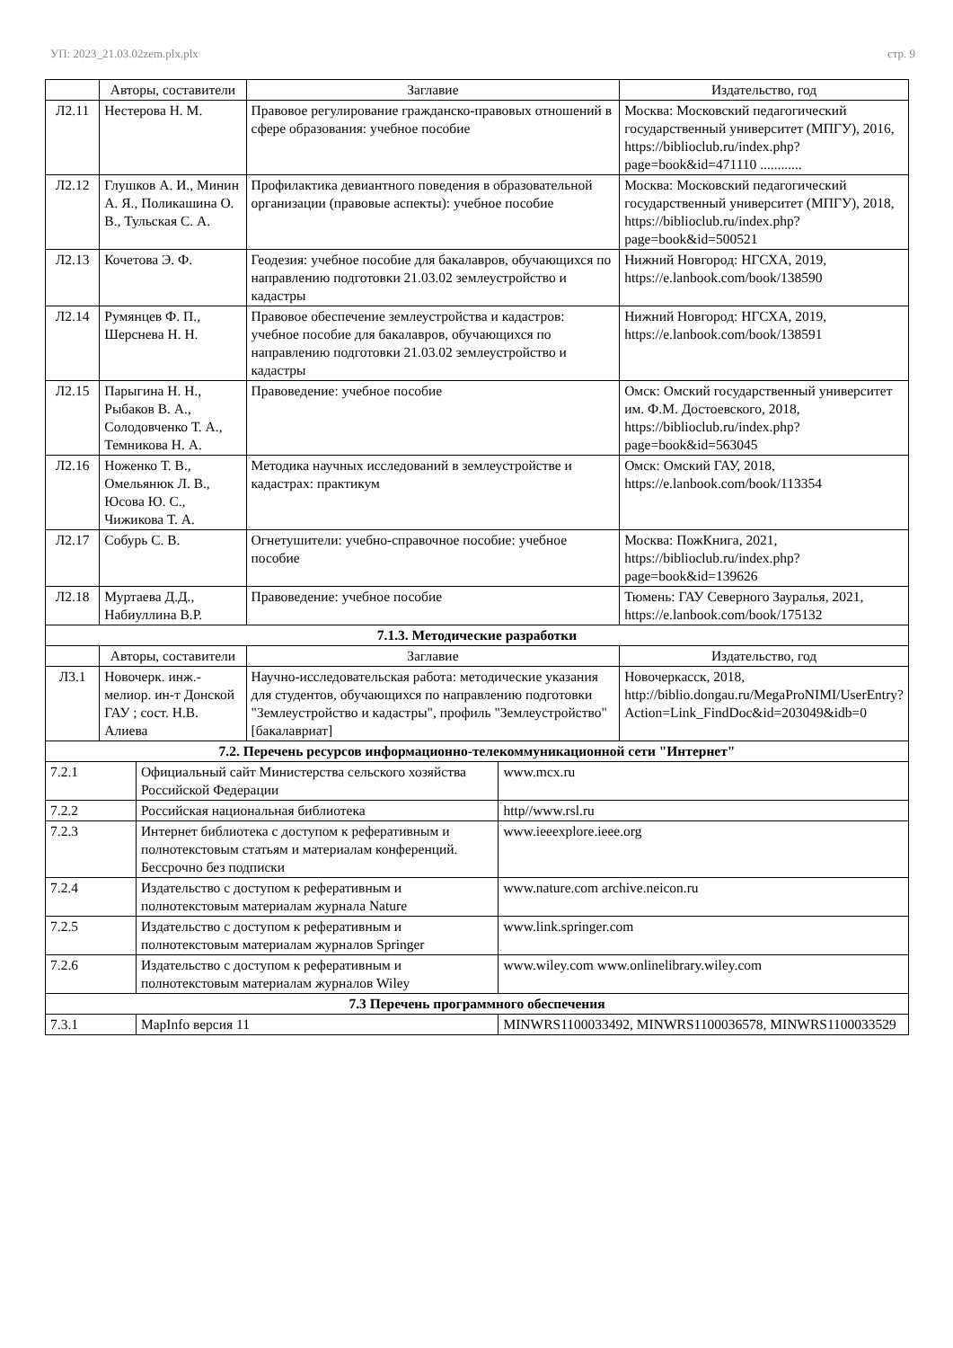УП: 2023_21.03.02zem.plx.plx стр. 9
| | Авторы, составители | Заглавие | Издательство, год |
| --- | --- | --- | --- |
| Л2.11 | Нестерова Н. М. | Правовое регулирование гражданско-правовых отношений в сфере образования: учебное пособие | Москва: Московский педагогический государственный университет (МПГУ), 2016, https://biblioclub.ru/index.php?page=book&id=471110 ............ |
| Л2.12 | Глушков А. И., Минин А. Я., Поликашина О. В., Тульская С. А. | Профилактика девиантного поведения в образовательной организации (правовые аспекты): учебное пособие | Москва: Московский педагогический государственный университет (МПГУ), 2018, https://biblioclub.ru/index.php?page=book&id=500521 |
| Л2.13 | Кочетова Э. Ф. | Геодезия: учебное пособие для бакалавров, обучающихся по направлению подготовки 21.03.02 землеустройство и кадастры | Нижний Новгород: НГСХА, 2019, https://e.lanbook.com/book/138590 |
| Л2.14 | Румянцев Ф. П., Шерснева Н. Н. | Правовое обеспечение землеустройства и кадастров: учебное пособие для бакалавров, обучающихся по направлению подготовки 21.03.02 землеустройство и кадастры | Нижний Новгород: НГСХА, 2019, https://e.lanbook.com/book/138591 |
| Л2.15 | Парыгина Н. Н., Рыбаков В. А., Солодовченко Т. А., Темникова Н. А. | Правоведение: учебное пособие | Омск: Омский государственный университет им. Ф.М. Достоевского, 2018, https://biblioclub.ru/index.php?page=book&id=563045 |
| Л2.16 | Ноженко Т. В., Омельянюк Л. В., Юсова Ю. С., Чижикова Т. А. | Методика научных исследований в землеустройстве и кадастрах: практикум | Омск: Омский ГАУ, 2018, https://e.lanbook.com/book/113354 |
| Л2.17 | Собурь С. В. | Огнетушители: учебно-справочное пособие: учебное пособие | Москва: ПожКнига, 2021, https://biblioclub.ru/index.php?page=book&id=139626 |
| Л2.18 | Муртаева Д.Д., Набиуллина В.Р. | Правоведение: учебное пособие | Тюмень: ГАУ Северного Зауралья, 2021, https://e.lanbook.com/book/175132 |
| 7.1.3. Методические разработки | | | |
| | Авторы, составители | Заглавие | Издательство, год |
| Л3.1 | Новочерк. инж.-мелиор. ин-т Донской ГАУ ; сост. Н.В. Алиева | Научно-исследовательская работа: методические указания для студентов, обучающихся по направлению подготовки "Землеустройство и кадастры", профиль "Землеустройство" [бакалавриат] | Новочеркасск, 2018, http://biblio.dongau.ru/MegaProNIMI/UserEntry?Action=Link_FindDoc&id=203049&idb=0 |
| 7.2. Перечень ресурсов информационно-телекоммуникационной сети "Интернет" | | | |
| 7.2.1 | Официальный сайт Министерства сельского хозяйства Российской Федерации | www.mcx.ru |
| 7.2.2 | Российская национальная библиотека | http//www.rsl.ru |
| 7.2.3 | Интернет библиотека с доступом к реферативным и полнотекстовым статьям и материалам конференций. Бессрочно без подписки | www.ieeexplore.ieee.org |
| 7.2.4 | Издательство с доступом к реферативным и полнотекстовым материалам журнала Nature | www.nature.com archive.neicon.ru |
| 7.2.5 | Издательство с доступом к реферативным и полнотекстовым материалам журналов Springer | www.link.springer.com |
| 7.2.6 | Издательство с доступом к реферативным и полнотекстовым материалам журналов Wiley | www.wiley.com www.onlinelibrary.wiley.com |
| 7.3 Перечень программного обеспечения | | |
| 7.3.1 | MapInfo версия 11 | MINWRS1100033492, MINWRS1100036578, MINWRS1100033529 |